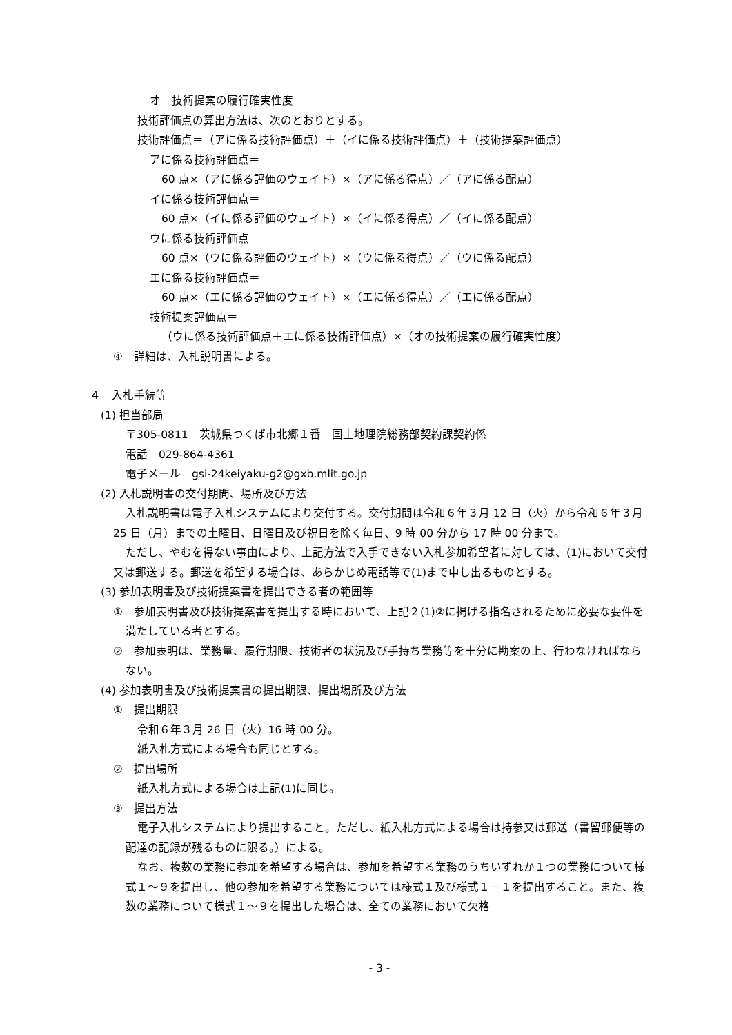オ　技術提案の履行確実性度
技術評価点の算出方法は、次のとおりとする。
技術評価点＝（アに係る技術評価点）＋（イに係る技術評価点）＋（技術提案評価点）
アに係る技術評価点＝
60 点×（アに係る評価のウェイト）×（アに係る得点）／（アに係る配点）
イに係る技術評価点＝
60 点×（イに係る評価のウェイト）×（イに係る得点）／（イに係る配点）
ウに係る技術評価点＝
60 点×（ウに係る評価のウェイト）×（ウに係る得点）／（ウに係る配点）
エに係る技術評価点＝
60 点×（エに係る評価のウェイト）×（エに係る得点）／（エに係る配点）
技術提案評価点＝
（ウに係る技術評価点＋エに係る技術評価点）×（オの技術提案の履行確実性度）
④　詳細は、入札説明書による。
４　入札手続等
(1) 担当部局
〒305-0811　茨城県つくば市北郷１番　国土地理院総務部契約課契約係
電話　029-864-4361
電子メール　gsi-24keiyaku-g2@gxb.mlit.go.jp
(2) 入札説明書の交付期間、場所及び方法
入札説明書は電子入札システムにより交付する。交付期間は令和６年３月 12 日（火）から令和６年３月 25 日（月）までの土曜日、日曜日及び祝日を除く毎日、9 時 00 分から 17 時 00 分まで。
ただし、やむを得ない事由により、上記方法で入手できない入札参加希望者に対しては、(1)において交付又は郵送する。郵送を希望する場合は、あらかじめ電話等で(1)まで申し出るものとする。
(3) 参加表明書及び技術提案書を提出できる者の範囲等
①　参加表明書及び技術提案書を提出する時において、上記２(1)②に掲げる指名されるために必要な要件を満たしている者とする。
②　参加表明は、業務量、履行期限、技術者の状況及び手持ち業務等を十分に勘案の上、行わなければならない。
(4) 参加表明書及び技術提案書の提出期限、提出場所及び方法
①　提出期限
令和６年３月 26 日（火）16 時 00 分。
紙入札方式による場合も同じとする。
②　提出場所
紙入札方式による場合は上記(1)に同じ。
③　提出方法
電子入札システムにより提出すること。ただし、紙入札方式による場合は持参又は郵送（書留郵便等の配達の記録が残るものに限る。）による。
なお、複数の業務に参加を希望する場合は、参加を希望する業務のうちいずれか１つの業務について様式１～９を提出し、他の参加を希望する業務については様式１及び様式１－１を提出すること。また、複数の業務について様式１～９を提出した場合は、全ての業務において欠格
- 3 -